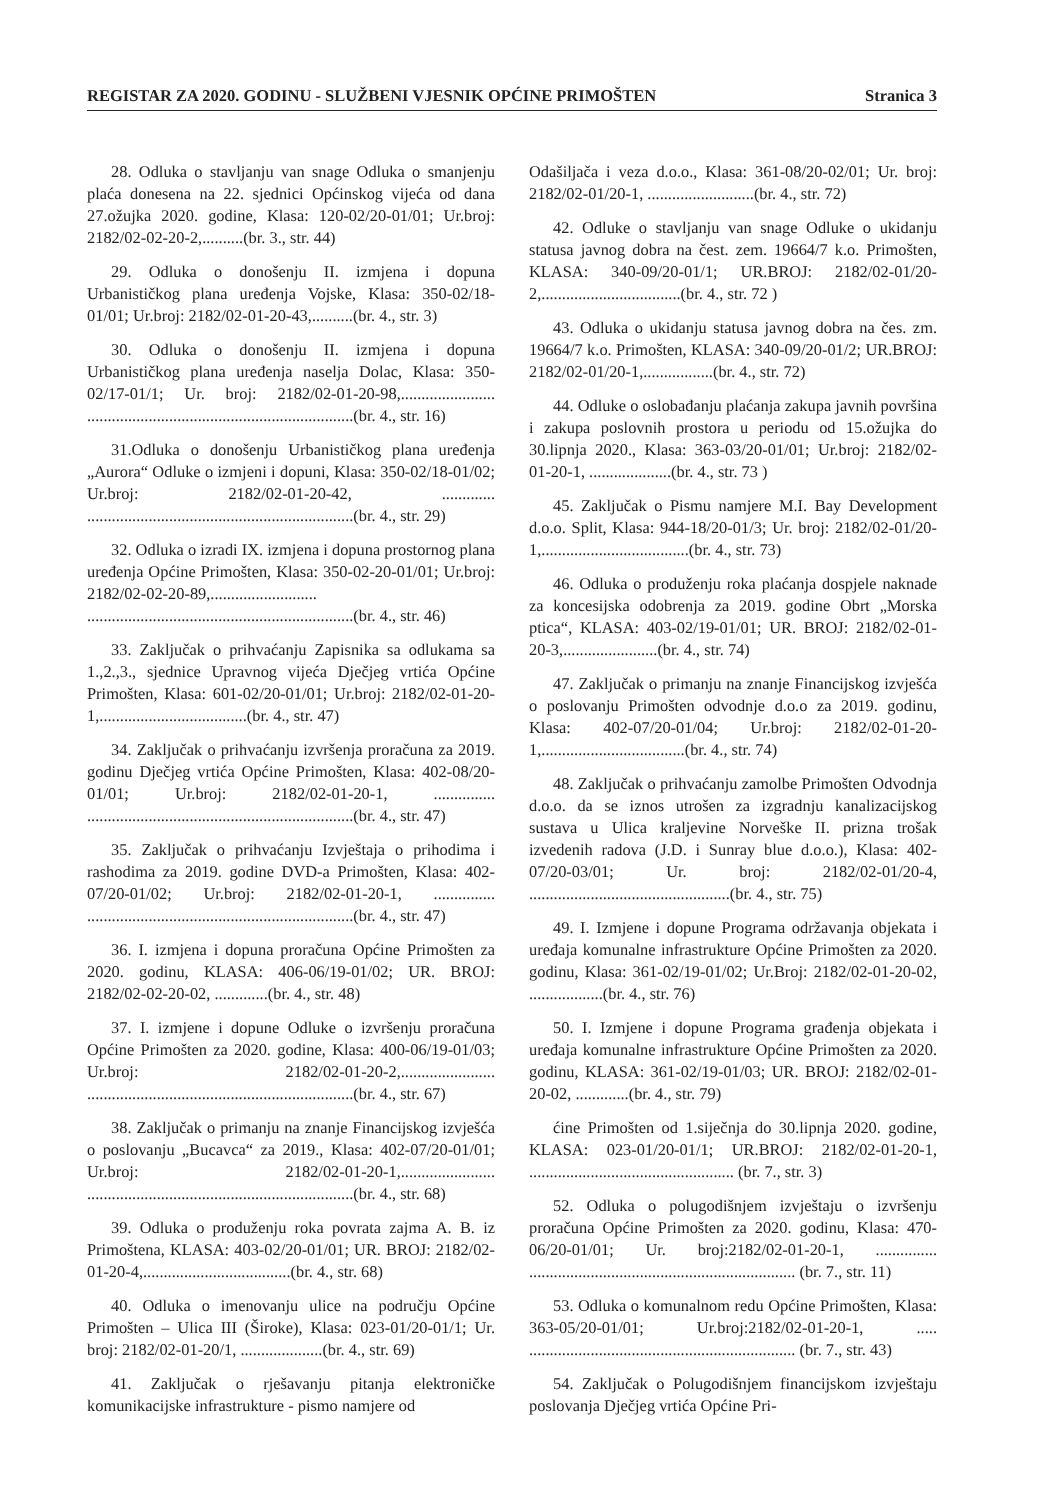REGISTAR ZA 2020. GODINU - SLUŽBENI VJESNIK OPĆINE PRIMOŠTEN Stranica 3
28. Odluka o stavljanju van snage Odluka o smanjenju plaća donesena na 22. sjednici Općinskog vijeća od dana 27.ožujka 2020. godine, Klasa: 120-02/20-01/01; Ur.broj: 2182/02-02-20-2,..........(br. 3., str. 44)
29. Odluka o donošenju II. izmjena i dopuna Urbanističkog plana uređenja Vojske, Klasa: 350-02/18-01/01; Ur.broj: 2182/02-01-20-43,..........(br. 4., str. 3)
30. Odluka o donošenju II. izmjena i dopuna Urbanističkog plana uređenja naselja Dolac, Klasa: 350-02/17-01/1; Ur. broj: 2182/02-01-20-98,....................... .................................................................(br. 4., str. 16)
31.Odluka o donošenju Urbanističkog plana uređenja „Aurora“ Odluke o izmjeni i dopuni, Klasa: 350-02/18-01/02; Ur.broj: 2182/02-01-20-42, ............. .................................................................(br. 4., str. 29)
32. Odluka o izradi IX. izmjena i dopuna prostornog plana uređenja Općine Primošten, Klasa: 350-02-20-01/01; Ur.broj: 2182/02-02-20-89,.......................... .................................................................(br. 4., str. 46)
33. Zaključak o prihvaćanju Zapisnika sa odlukama sa 1.,2.,3., sjednice Upravnog vijeća Dječjeg vrtića Općine Primošten, Klasa: 601-02/20-01/01; Ur.broj: 2182/02-01-20-1,....................................(br. 4., str. 47)
34. Zaključak o prihvaćanju izvršenja proračuna za 2019. godinu Dječjeg vrtića Općine Primošten, Klasa: 402-08/20-01/01; Ur.broj: 2182/02-01-20-1, ............... .................................................................(br. 4., str. 47)
35. Zaključak o prihvaćanju Izvještaja o prihodima i rashodima za 2019. godine DVD-a Primošten, Klasa: 402-07/20-01/02; Ur.broj: 2182/02-01-20-1, ............... .................................................................(br. 4., str. 47)
36. I. izmjena i dopuna proračuna Općine Primošten za 2020. godinu, KLASA: 406-06/19-01/02; UR. BROJ: 2182/02-02-20-02, .............(br. 4., str. 48)
37. I. izmjene i dopune Odluke o izvršenju proračuna Općine Primošten za 2020. godine, Klasa: 400-06/19-01/03; Ur.broj: 2182/02-01-20-2,....................... .................................................................(br. 4., str. 67)
38. Zaključak o primanju na znanje Financijskog izvješća o poslovanju „Bucavca“ za 2019., Klasa: 402-07/20-01/01; Ur.broj: 2182/02-01-20-1,....................... .................................................................(br. 4., str. 68)
39. Odluka o produženju roka povrata zajma A. B. iz Primoštena, KLASA: 403-02/20-01/01; UR. BROJ: 2182/02-01-20-4,....................................(br. 4., str. 68)
40. Odluka o imenovanju ulice na području Općine Primošten – Ulica III (Široke), Klasa: 023-01/20-01/1; Ur. broj: 2182/02-01-20/1, ....................(br. 4., str. 69)
41. Zaključak o rješavanju pitanja elektroničke komunikacijske infrastrukture - pismo namjere od
Odašiljača i veza d.o.o., Klasa: 361-08/20-02/01; Ur. broj: 2182/02-01/20-1, ..........................(br. 4., str. 72)
42. Odluke o stavljanju van snage Odluke o ukidanju statusa javnog dobra na čest. zem. 19664/7 k.o. Primošten, KLASA: 340-09/20-01/1; UR.BROJ: 2182/02-01/20-2,..................................(br. 4., str. 72 )
43. Odluka o ukidanju statusa javnog dobra na čes. zm. 19664/7 k.o. Primošten, KLASA: 340-09/20-01/2; UR.BROJ: 2182/02-01/20-1,.................(br. 4., str. 72)
44. Odluke o oslobađanju plaćanja zakupa javnih površina i zakupa poslovnih prostora u periodu od 15.ožujka do 30.lipnja 2020., Klasa: 363-03/20-01/01; Ur.broj: 2182/02-01-20-1, ....................(br. 4., str. 73 )
45. Zaključak o Pismu namjere M.I. Bay Development d.o.o. Split, Klasa: 944-18/20-01/3; Ur. broj: 2182/02-01/20-1,....................................(br. 4., str. 73)
46. Odluka o produženju roka plaćanja dospjele naknade za koncesijska odobrenja za 2019. godine Obrt „Morska ptica“, KLASA: 403-02/19-01/01; UR. BROJ: 2182/02-01-20-3,.......................(br. 4., str. 74)
47. Zaključak o primanju na znanje Financijskog izvješća o poslovanju Primošten odvodnje d.o.o za 2019. godinu, Klasa: 402-07/20-01/04; Ur.broj: 2182/02-01-20-1,...................................(br. 4., str. 74)
48. Zaključak o prihvaćanju zamolbe Primošten Odvodnja d.o.o. da se iznos utrošen za izgradnju kanalizacijskog sustava u Ulica kraljevine Norveške II. prizna trošak izvedenih radova (J.D. i Sunray blue d.o.o.), Klasa: 402-07/20-03/01; Ur. broj: 2182/02-01/20-4, .................................................(br. 4., str. 75)
49. I. Izmjene i dopune Programa održavanja objekata i uređaja komunalne infrastrukture Općine Primošten za 2020. godinu, Klasa: 361-02/19-01/02; Ur.Broj: 2182/02-01-20-02, ..................(br. 4., str. 76)
50. I. Izmjene i dopune Programa građenja objekata i uređaja komunalne infrastrukture Općine Primošten za 2020. godinu, KLASA: 361-02/19-01/03; UR. BROJ: 2182/02-01-20-02, .............(br. 4., str. 79)
ćine Primošten od 1.siječnja do 30.lipnja 2020. godine, KLASA: 023-01/20-01/1; UR.BROJ: 2182/02-01-20-1, .................................................. (br. 7., str. 3)
52. Odluka o polugodišnjem izvještaju o izvršenju proračuna Općine Primošten za 2020. godinu, Klasa: 470-06/20-01/01; Ur. broj:2182/02-01-20-1, ............... ................................................................. (br. 7., str. 11)
53. Odluka o komunalnom redu Općine Primošten, Klasa: 363-05/20-01/01; Ur.broj:2182/02-01-20-1, ..... ................................................................. (br. 7., str. 43)
54. Zaključak o Polugodišnjem financijskom izvještaju poslovanja Dječjeg vrtića Općine Pri-